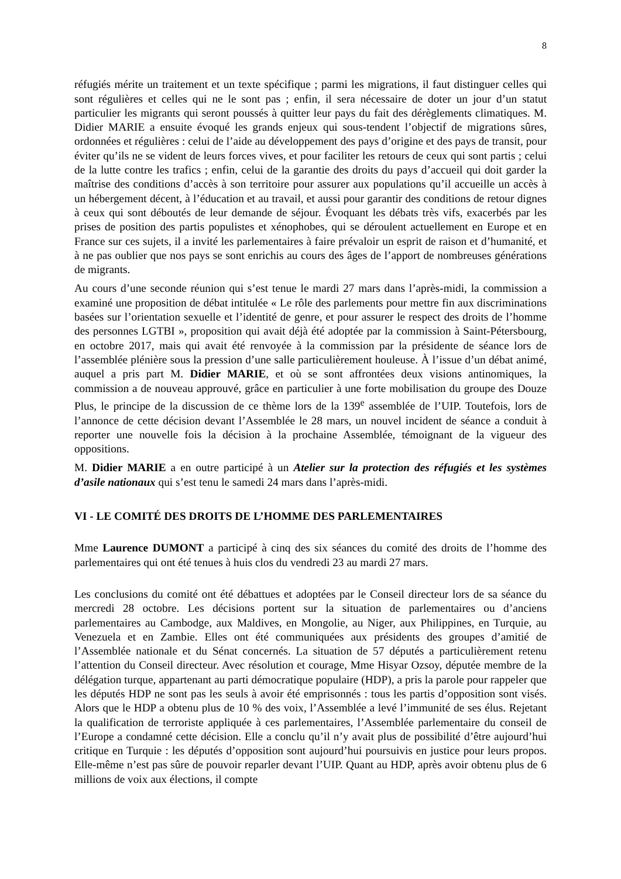8
réfugiés mérite un traitement et un texte spécifique ; parmi les migrations, il faut distinguer celles qui sont régulières et celles qui ne le sont pas ; enfin, il sera nécessaire de doter un jour d’un statut particulier les migrants qui seront poussés à quitter leur pays du fait des dérèglements climatiques. M. Didier MARIE a ensuite évoqué les grands enjeux qui sous-tendent l’objectif de migrations sûres, ordonnées et régulières : celui de l’aide au développement des pays d’origine et des pays de transit, pour éviter qu’ils ne se vident de leurs forces vives, et pour faciliter les retours de ceux qui sont partis ; celui de la lutte contre les trafics ; enfin, celui de la garantie des droits du pays d’accueil qui doit garder la maîtrise des conditions d’accès à son territoire pour assurer aux populations qu’il accueille un accès à un hébergement décent, à l’éducation et au travail, et aussi pour garantir des conditions de retour dignes à ceux qui sont déboutés de leur demande de séjour. Évoquant les débats très vifs, exacerbés par les prises de position des partis populistes et xénophobes, qui se déroulent actuellement en Europe et en France sur ces sujets, il a invité les parlementaires à faire prévaloir un esprit de raison et d’humanité, et à ne pas oublier que nos pays se sont enrichis au cours des âges de l’apport de nombreuses générations de migrants.
Au cours d’une seconde réunion qui s’est tenue le mardi 27 mars dans l’après-midi, la commission a examiné une proposition de débat intitulée « Le rôle des parlements pour mettre fin aux discriminations basées sur l’orientation sexuelle et l’identité de genre, et pour assurer le respect des droits de l’homme des personnes LGTBI », proposition qui avait déjà été adoptée par la commission à Saint-Pétersbourg, en octobre 2017, mais qui avait été renvoyée à la commission par la présidente de séance lors de l’assemblée plénière sous la pression d’une salle particulièrement houleuse. À l’issue d’un débat animé, auquel a pris part M. Didier MARIE, et où se sont affrontées deux visions antinomiques, la commission a de nouveau approuvé, grâce en particulier à une forte mobilisation du groupe des Douze Plus, le principe de la discussion de ce thème lors de la 139<sup>e</sup> assemblée de l’UIP. Toutefois, lors de l’annonce de cette décision devant l’Assemblée le 28 mars, un nouvel incident de séance a conduit à reporter une nouvelle fois la décision à la prochaine Assemblée, témoignant de la vigueur des oppositions.
M. Didier MARIE a en outre participé à un Atelier sur la protection des réfugiés et les systèmes d’asile nationaux qui s’est tenu le samedi 24 mars dans l’après-midi.
VI - LE COMITÉ DES DROITS DE L’HOMME DES PARLEMENTAIRES
Mme Laurence DUMONT a participé à cinq des six séances du comité des droits de l’homme des parlementaires qui ont été tenues à huis clos du vendredi 23 au mardi 27 mars.
Les conclusions du comité ont été débattues et adoptées par le Conseil directeur lors de sa séance du mercredi 28 octobre. Les décisions portent sur la situation de parlementaires ou d’anciens parlementaires au Cambodge, aux Maldives, en Mongolie, au Niger, aux Philippines, en Turquie, au Venezuela et en Zambie. Elles ont été communiquées aux présidents des groupes d’amitié de l’Assemblée nationale et du Sénat concernés. La situation de 57 députés a particulièrement retenu l’attention du Conseil directeur. Avec résolution et courage, Mme Hisyar Ozsoy, députée membre de la délégation turque, appartenant au parti démocratique populaire (HDP), a pris la parole pour rappeler que les députés HDP ne sont pas les seuls à avoir été emprisonnés : tous les partis d’opposition sont visés. Alors que le HDP a obtenu plus de 10 % des voix, l’Assemblée a levé l’immunité de ses élus. Rejetant la qualification de terroriste appliquée à ces parlementaires, l’Assemblée parlementaire du conseil de l’Europe a condamné cette décision. Elle a conclu qu’il n’y avait plus de possibilité d’être aujourd’hui critique en Turquie : les députés d’opposition sont aujourd’hui poursuivis en justice pour leurs propos. Elle-même n’est pas sûre de pouvoir reparler devant l’UIP. Quant au HDP, après avoir obtenu plus de 6 millions de voix aux élections, il compte